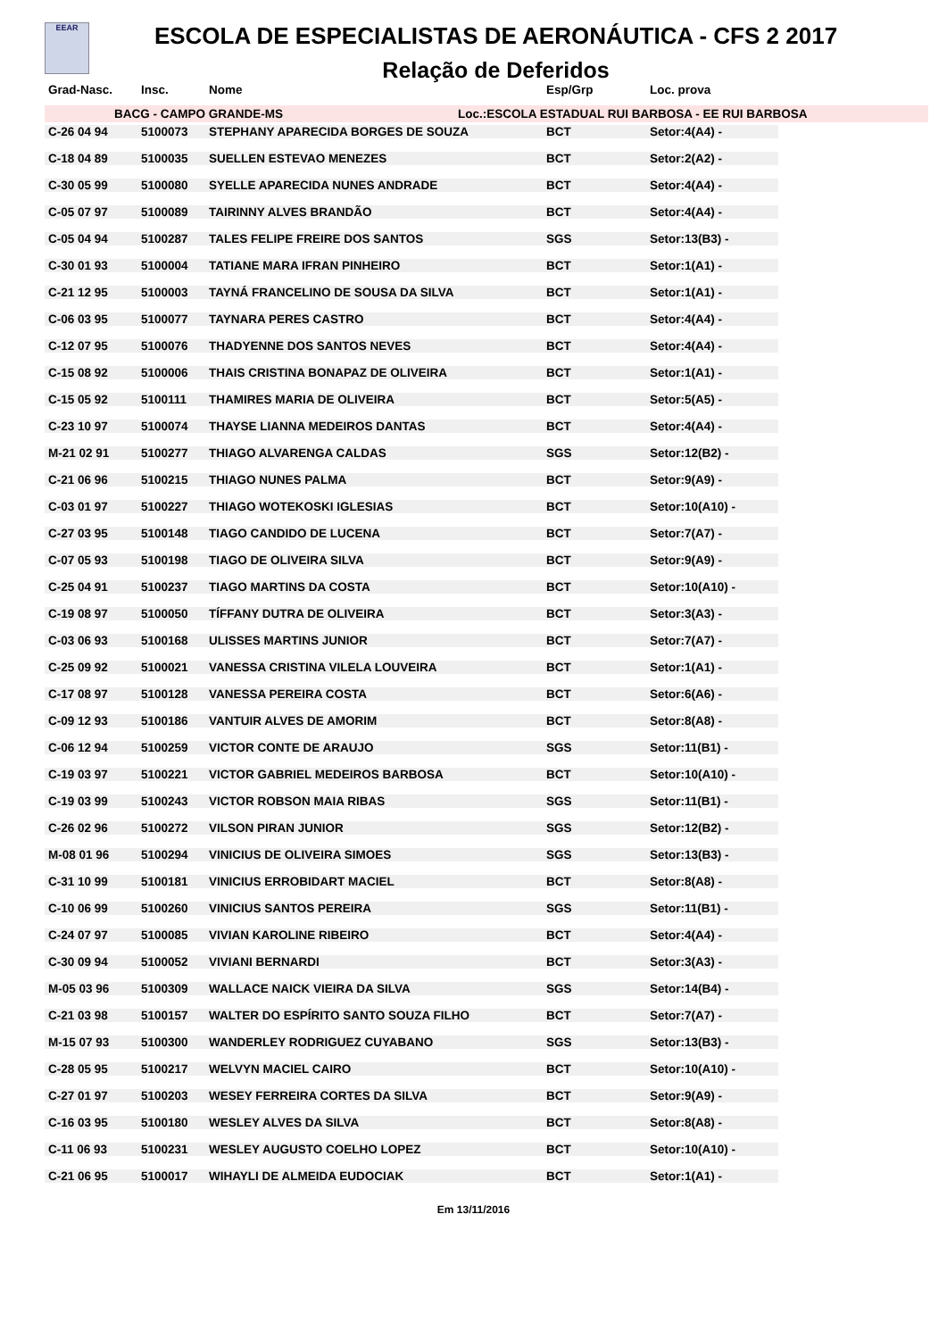EEAR
ESCOLA DE ESPECIALISTAS DE AERONÁUTICA - CFS 2 2017
Relação de Deferidos
| Grad-Nasc. | Insc. | Nome | Esp/Grp | Loc. prova |
| --- | --- | --- | --- | --- |
BACG - CAMPO GRANDE-MS Loc.:ESCOLA ESTADUAL RUI BARBOSA - EE RUI BARBOSA
| C-26 04 94 | 5100073 | STEPHANY APARECIDA BORGES DE SOUZA | BCT | Setor:4(A4) - |
| C-18 04 89 | 5100035 | SUELLEN ESTEVAO MENEZES | BCT | Setor:2(A2) - |
| C-30 05 99 | 5100080 | SYELLE APARECIDA NUNES ANDRADE | BCT | Setor:4(A4) - |
| C-05 07 97 | 5100089 | TAIRINNY ALVES BRANDÃO | BCT | Setor:4(A4) - |
| C-05 04 94 | 5100287 | TALES FELIPE FREIRE DOS SANTOS | SGS | Setor:13(B3) - |
| C-30 01 93 | 5100004 | TATIANE MARA IFRAN PINHEIRO | BCT | Setor:1(A1) - |
| C-21 12 95 | 5100003 | TAYNÁ FRANCELINO DE SOUSA DA SILVA | BCT | Setor:1(A1) - |
| C-06 03 95 | 5100077 | TAYNARA PERES CASTRO | BCT | Setor:4(A4) - |
| C-12 07 95 | 5100076 | THADYENNE DOS SANTOS NEVES | BCT | Setor:4(A4) - |
| C-15 08 92 | 5100006 | THAIS CRISTINA BONAPAZ DE OLIVEIRA | BCT | Setor:1(A1) - |
| C-15 05 92 | 5100111 | THAMIRES MARIA DE OLIVEIRA | BCT | Setor:5(A5) - |
| C-23 10 97 | 5100074 | THAYSE LIANNA MEDEIROS DANTAS | BCT | Setor:4(A4) - |
| M-21 02 91 | 5100277 | THIAGO ALVARENGA CALDAS | SGS | Setor:12(B2) - |
| C-21 06 96 | 5100215 | THIAGO NUNES PALMA | BCT | Setor:9(A9) - |
| C-03 01 97 | 5100227 | THIAGO WOTEKOSKI IGLESIAS | BCT | Setor:10(A10) - |
| C-27 03 95 | 5100148 | TIAGO CANDIDO DE LUCENA | BCT | Setor:7(A7) - |
| C-07 05 93 | 5100198 | TIAGO DE OLIVEIRA SILVA | BCT | Setor:9(A9) - |
| C-25 04 91 | 5100237 | TIAGO MARTINS DA COSTA | BCT | Setor:10(A10) - |
| C-19 08 97 | 5100050 | TÍFFANY DUTRA DE OLIVEIRA | BCT | Setor:3(A3) - |
| C-03 06 93 | 5100168 | ULISSES MARTINS JUNIOR | BCT | Setor:7(A7) - |
| C-25 09 92 | 5100021 | VANESSA CRISTINA VILELA LOUVEIRA | BCT | Setor:1(A1) - |
| C-17 08 97 | 5100128 | VANESSA PEREIRA COSTA | BCT | Setor:6(A6) - |
| C-09 12 93 | 5100186 | VANTUIR ALVES DE AMORIM | BCT | Setor:8(A8) - |
| C-06 12 94 | 5100259 | VICTOR CONTE DE ARAUJO | SGS | Setor:11(B1) - |
| C-19 03 97 | 5100221 | VICTOR GABRIEL MEDEIROS BARBOSA | BCT | Setor:10(A10) - |
| C-19 03 99 | 5100243 | VICTOR ROBSON MAIA RIBAS | SGS | Setor:11(B1) - |
| C-26 02 96 | 5100272 | VILSON PIRAN JUNIOR | SGS | Setor:12(B2) - |
| M-08 01 96 | 5100294 | VINICIUS DE OLIVEIRA SIMOES | SGS | Setor:13(B3) - |
| C-31 10 99 | 5100181 | VINICIUS ERROBIDART MACIEL | BCT | Setor:8(A8) - |
| C-10 06 99 | 5100260 | VINICIUS SANTOS PEREIRA | SGS | Setor:11(B1) - |
| C-24 07 97 | 5100085 | VIVIAN KAROLINE RIBEIRO | BCT | Setor:4(A4) - |
| C-30 09 94 | 5100052 | VIVIANI BERNARDI | BCT | Setor:3(A3) - |
| M-05 03 96 | 5100309 | WALLACE NAICK VIEIRA DA SILVA | SGS | Setor:14(B4) - |
| C-21 03 98 | 5100157 | WALTER DO ESPÍRITO SANTO SOUZA FILHO | BCT | Setor:7(A7) - |
| M-15 07 93 | 5100300 | WANDERLEY RODRIGUEZ CUYABANO | SGS | Setor:13(B3) - |
| C-28 05 95 | 5100217 | WELVYN MACIEL CAIRO | BCT | Setor:10(A10) - |
| C-27 01 97 | 5100203 | WESEY FERREIRA CORTES DA SILVA | BCT | Setor:9(A9) - |
| C-16 03 95 | 5100180 | WESLEY ALVES DA SILVA | BCT | Setor:8(A8) - |
| C-11 06 93 | 5100231 | WESLEY AUGUSTO COELHO LOPEZ | BCT | Setor:10(A10) - |
| C-21 06 95 | 5100017 | WIHAYLI DE ALMEIDA EUDOCIAK | BCT | Setor:1(A1) - |
Em 13/11/2016